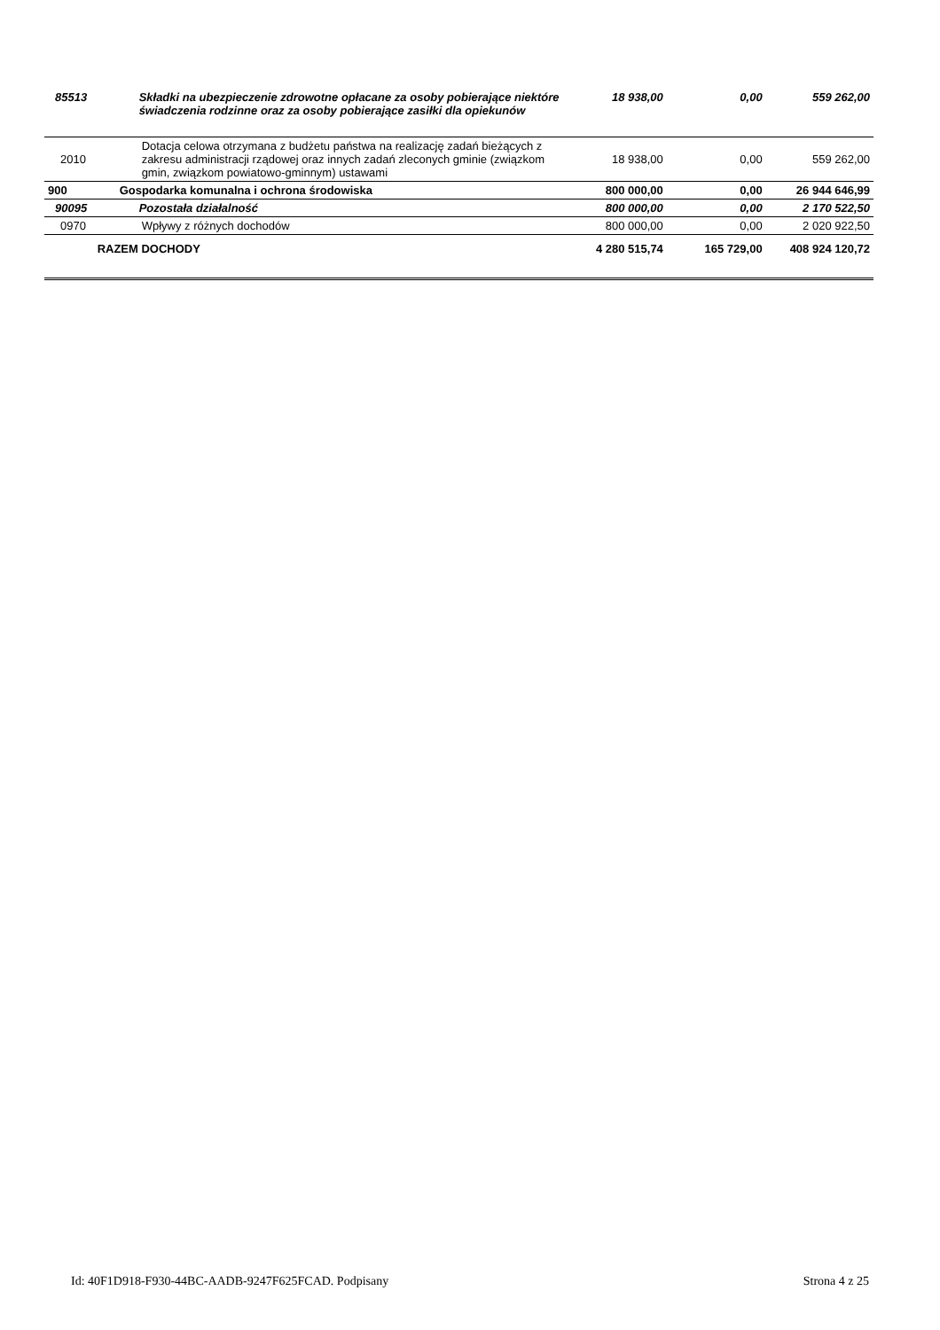| 85513 | Składki na ubezpieczenie zdrowotne opłacane za osoby pobierające niektóre świadczenia rodzinne oraz za osoby pobierające zasiłki dla opiekunów | 18 938,00 | 0,00 | 559 262,00 |
| 2010 | Dotacja celowa otrzymana z budżetu państwa na realizację zadań bieżących z zakresu administracji rządowej oraz innych zadań zleconych gminie (związkom gmin, związkom powiatowo-gminnym) ustawami | 18 938,00 | 0,00 | 559 262,00 |
| 900 | Gospodarka komunalna i ochrona środowiska | 800 000,00 | 0,00 | 26 944 646,99 |
| 90095 | Pozostała działalność | 800 000,00 | 0,00 | 2 170 522,50 |
| 0970 | Wpływy z różnych dochodów | 800 000,00 | 0,00 | 2 020 922,50 |
| | RAZEM DOCHODY | 4 280 515,74 | 165 729,00 | 408 924 120,72 |
Id: 40F1D918-F930-44BC-AADB-9247F625FCAD. Podpisany Strona 4 z 25